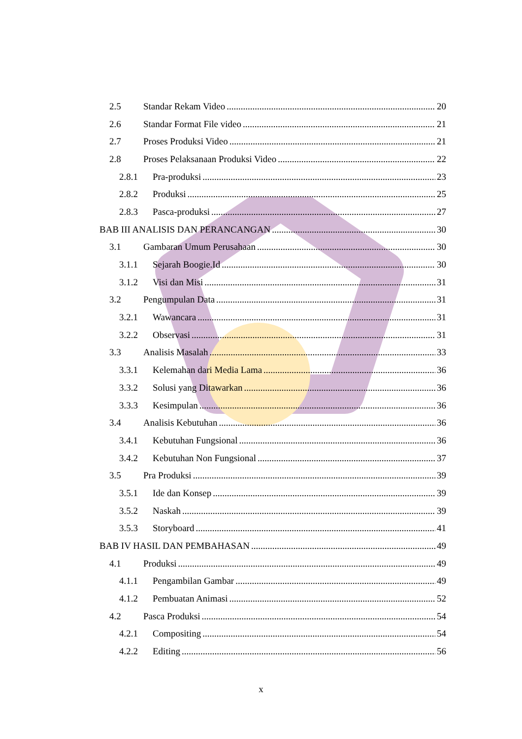2.5 Standar Rekam Video 20
2.6 Standar Format File video 21
2.7 Proses Produksi Video 21
2.8 Proses Pelaksanaan Produksi Video 22
2.8.1 Pra-produksi 23
2.8.2 Produksi 25
2.8.3 Pasca-produksi 27
BAB III ANALISIS DAN PERANCANGAN 30
3.1 Gambaran Umum Perusahaan 30
3.1.1 Sejarah Boogie.Id 30
3.1.2 Visi dan Misi 31
3.2 Pengumpulan Data 31
3.2.1 Wawancara 31
3.2.2 Observasi 31
3.3 Analisis Masalah 33
3.3.1 Kelemahan dari Media Lama 36
3.3.2 Solusi yang Ditawarkan 36
3.3.3 Kesimpulan 36
3.4 Analisis Kebutuhan 36
3.4.1 Kebutuhan Fungsional 36
3.4.2 Kebutuhan Non Fungsional 37
3.5 Pra Produksi 39
3.5.1 Ide dan Konsep 39
3.5.2 Naskah 39
3.5.3 Storyboard 41
BAB IV HASIL DAN PEMBAHASAN 49
4.1 Produksi 49
4.1.1 Pengambilan Gambar 49
4.1.2 Pembuatan Animasi 52
4.2 Pasca Produksi 54
4.2.1 Compositing 54
4.2.2 Editing 56
x